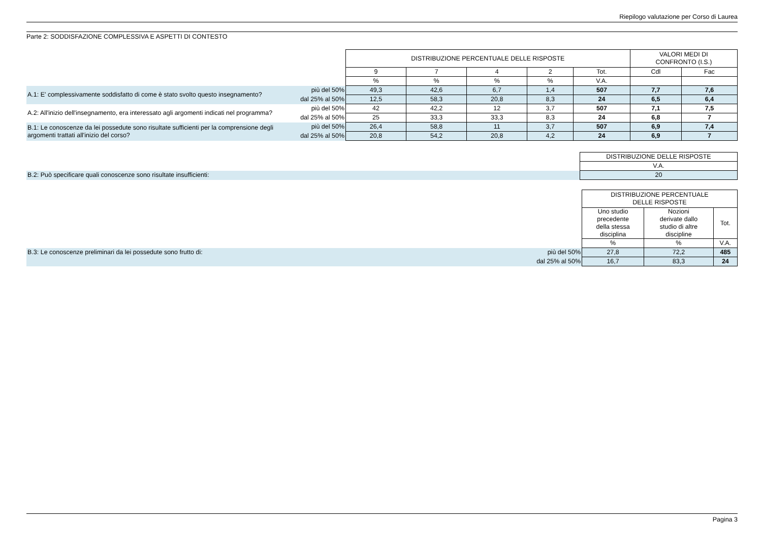Riepilogo valutazione per Corso di Laurea
Parte 2: SODDISFAZIONE COMPLESSIVA E ASPETTI DI CONTESTO
| | | DISTRIBUZIONE PERCENTUALE DELLE RISPOSTE | | | | | VALORI MEDI DI CONFRONTO (I.S.) | |
| | | 9 | 7 | 4 | 2 | Tot. | Cdl | Fac |
| | | % | % | % | % | V.A. | | |
| A.1: E' complessivamente soddisfatto di come è stato svolto questo insegnamento? | più del 50% | 49,3 | 42,6 | 6,7 | 1,4 | 507 | 7,7 | 7,6 |
| | dal 25% al 50% | 12,5 | 58,3 | 20,8 | 8,3 | 24 | 6,5 | 6,4 |
| A.2: All'inizio dell'insegnamento, era interessato agli argomenti indicati nel programma? | più del 50% | 42 | 42,2 | 12 | 3,7 | 507 | 7,1 | 7,5 |
| | dal 25% al 50% | 25 | 33,3 | 33,3 | 8,3 | 24 | 6,8 | 7 |
| B.1: Le conoscenze da lei possedute sono risultate sufficienti per la comprensione degli argomenti trattati all'inizio del corso? | più del 50% | 26,4 | 58,8 | 11 | 3,7 | 507 | 6,9 | 7,4 |
| | dal 25% al 50% | 20,8 | 54,2 | 20,8 | 4,2 | 24 | 6,9 | 7 |
| | DISTRIBUZIONE DELLE RISPOSTE |
| | V.A. |
| B.2: Può specificare quali conoscenze sono risultate insufficienti: | 20 |
| | | DISTRIBUZIONE PERCENTUALE DELLE RISPOSTE | | |
| | | Uno studio precedente della stessa disciplina | Nozioni derivate dallo studio di altre discipline | Tot. |
| | | % | % | V.A. |
| B.3: Le conoscenze preliminari da lei possedute sono frutto di: | più del 50% | 27,8 | 72,2 | 485 |
| | dal 25% al 50% | 16,7 | 83,3 | 24 |
Pagina 3